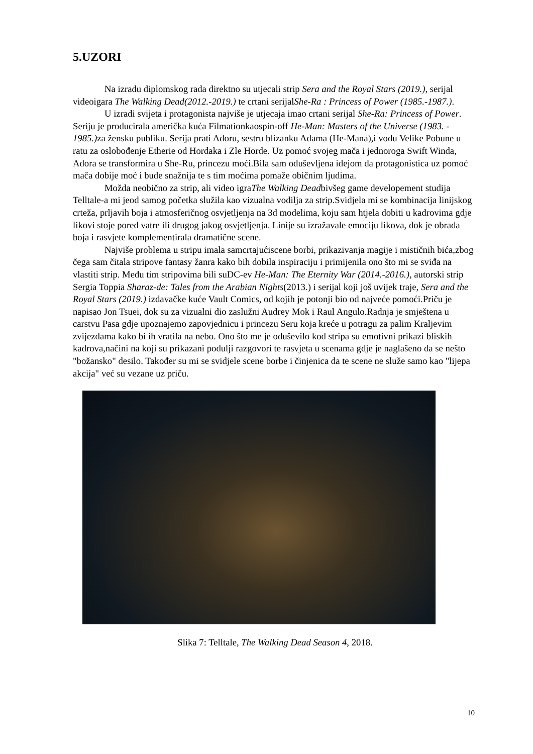5.UZORI
Na izradu diplomskog rada direktno su utjecali strip Sera and the Royal Stars (2019.), serijal videoigara The Walking Dead(2012.-2019.) te crtani serijalShe-Ra : Princess of Power (1985.-1987.).
U izradi svijeta i protagonista najviše je utjecaja imao crtani serijal She-Ra: Princess of Power. Seriju je producirala američka kuća Filmationkaospin-off He-Man: Masters of the Universe (1983. - 1985.) za žensku publiku. Serija prati Adoru, sestru blizanku Adama (He-Mana),i vođu Velike Pobune u ratu za oslobođenje Etherie od Hordaka i Zle Horde. Uz pomoć svojeg mača i jednoroga Swift Winda, Adora se transformira u She-Ru, princezu moći.Bila sam oduševljena idejom da protagonistica uz pomoć mača dobije moć i bude snažnija te s tim moćima pomaže običnim ljudima.
Možda neobično za strip, ali video igraThe Walking Deadbivšeg game developement studija Telltale-a mi jeod samog početka služila kao vizualna vodilja za strip.Svidjela mi se kombinacija linijskog crteža, prljavih boja i atmosferičnog osvjetljenja na 3d modelima, koju sam htjela dobiti u kadrovima gdje likovi stoje pored vatre ili drugog jakog osvjetljenja. Linije su izražavale emociju likova, dok je obrada boja i rasvjete komplementirala dramatične scene.
Najviše problema u stripu imala samcrtajućiscene borbi, prikazivanja magije i mističnih bića,zbog čega sam čitala stripove fantasy žanra kako bih dobila inspiraciju i primijenila ono što mi se sviđa na vlastiti strip. Među tim stripovima bili suDC-ev He-Man: The Eternity War (2014.-2016.), autorski strip Sergia Toppia Sharaz-de: Tales from the Arabian Nights(2013.) i serijal koji još uvijek traje, Sera and the Royal Stars (2019.) izdavačke kuće Vault Comics, od kojih je potonji bio od najveće pomoći.Priču je napisao Jon Tsuei, dok su za vizualni dio zaslužni Audrey Mok i Raul Angulo.Radnja je smještena u carstvu Pasa gdje upoznajemo zapovjednicu i princezu Seru koja kreće u potragu za palim Kraljevim zvijezdama kako bi ih vratila na nebo. Ono što me je oduševilo kod stripa su emotivni prikazi bliskih kadrova,načini na koji su prikazani podulji razgovori te rasvjeta u scenama gdje je naglašeno da se nešto "božansko" desilo. Također su mi se svidjele scene borbe i činjenica da te scene ne služe samo kao "lijepa akcija" već su vezane uz priču.
Slika 7: Telltale, The Walking Dead Season 4, 2018.
10